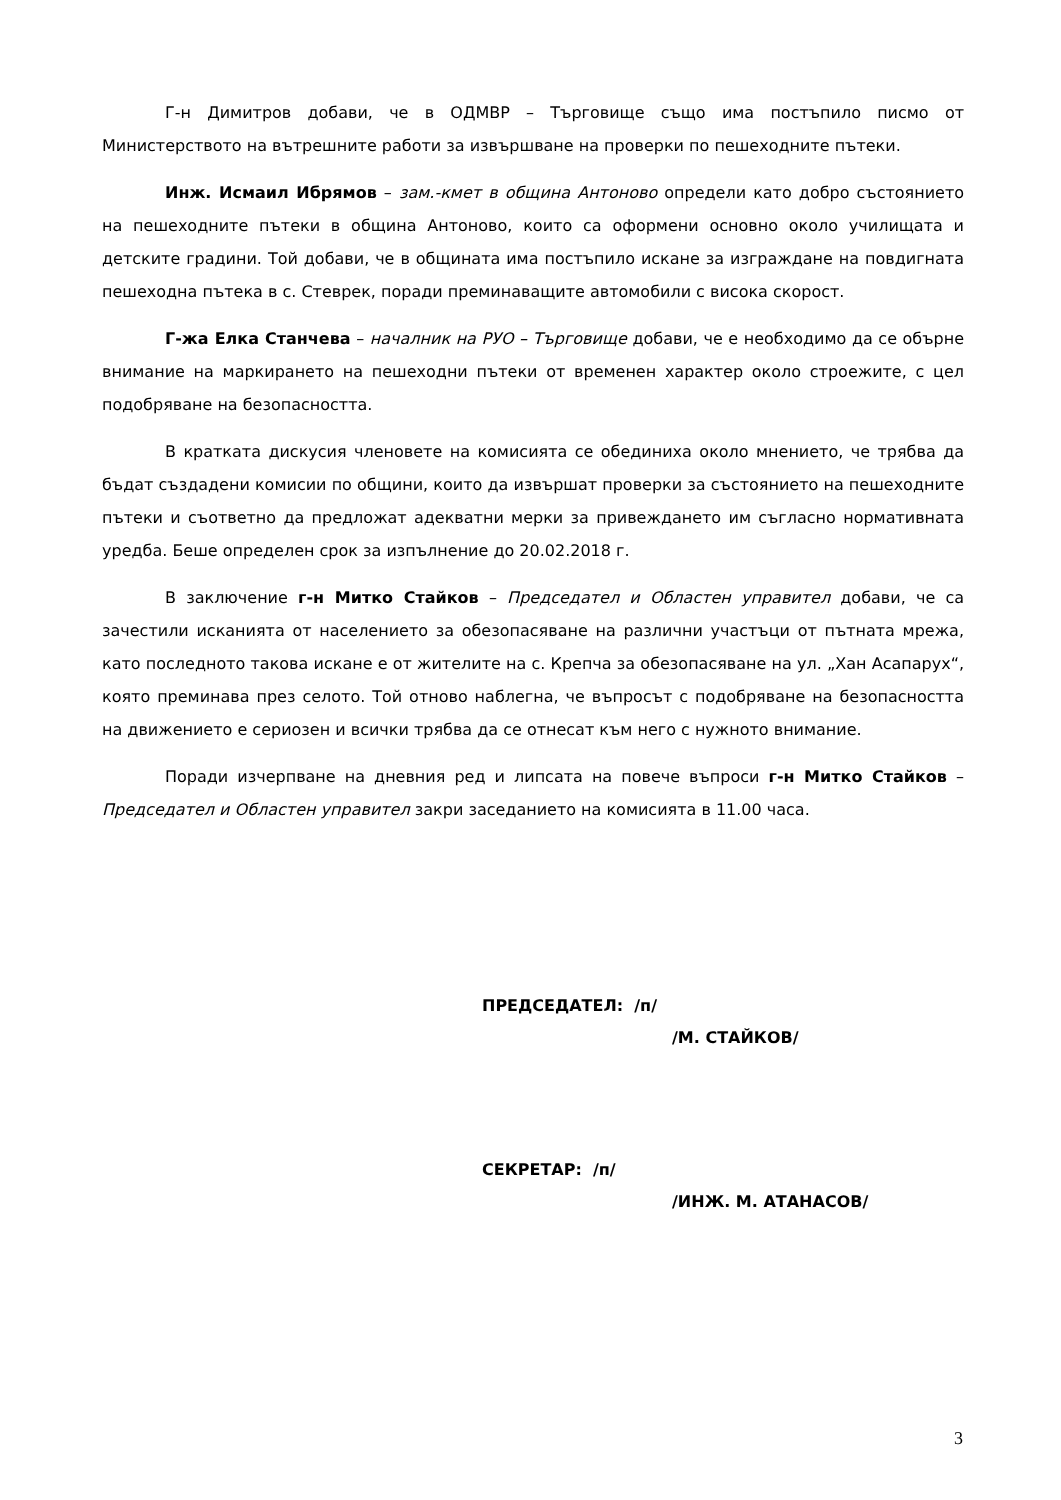Г-н Димитров добави, че в ОДМВР – Търговище също има постъпило писмо от Министерството на вътрешните работи за извършване на проверки по пешеходните пътеки.
Инж. Исмаил Ибрямов – зам.-кмет в община Антоново определи като добро състоянието на пешеходните пътеки в община Антоново, които са оформени основно около училищата и детските градини. Той добави, че в общината има постъпило искане за изграждане на повдигната пешеходна пътека в с. Стеврек, поради преминаващите автомобили с висока скорост.
Г-жа Елка Станчева – началник на РУО – Търговище добави, че е необходимо да се обърне внимание на маркирането на пешеходни пътеки от временен характер около строежите, с цел подобряване на безопасността.
В кратката дискусия членовете на комисията се обединиха около мнението, че трябва да бъдат създадени комисии по общини, които да извършат проверки за състоянието на пешеходните пътеки и съответно да предложат адекватни мерки за привеждането им съгласно нормативната уредба. Беше определен срок за изпълнение до 20.02.2018 г.
В заключение г-н Митко Стайков – Председател и Областен управител добави, че са зачестили исканията от населението за обезопасяване на различни участъци от пътната мрежа, като последното такова искане е от жителите на с. Крепча за обезопасяване на ул. „Хан Асапарух“, която преминава през селото. Той отново наблегна, че въпросът с подобряване на безопасността на движението е сериозен и всички трябва да се отнесат към него с нужното внимание.
Поради изчерпване на дневния ред и липсата на повече въпроси г-н Митко Стайков – Председател и Областен управител закри заседанието на комисията в 11.00 часа.
ПРЕДСЕДАТЕЛ: /п/
/М. СТАЙКОВ/
СЕКРЕТАР: /п/
/ИНЖ. М. АТАНАСОВ/
3